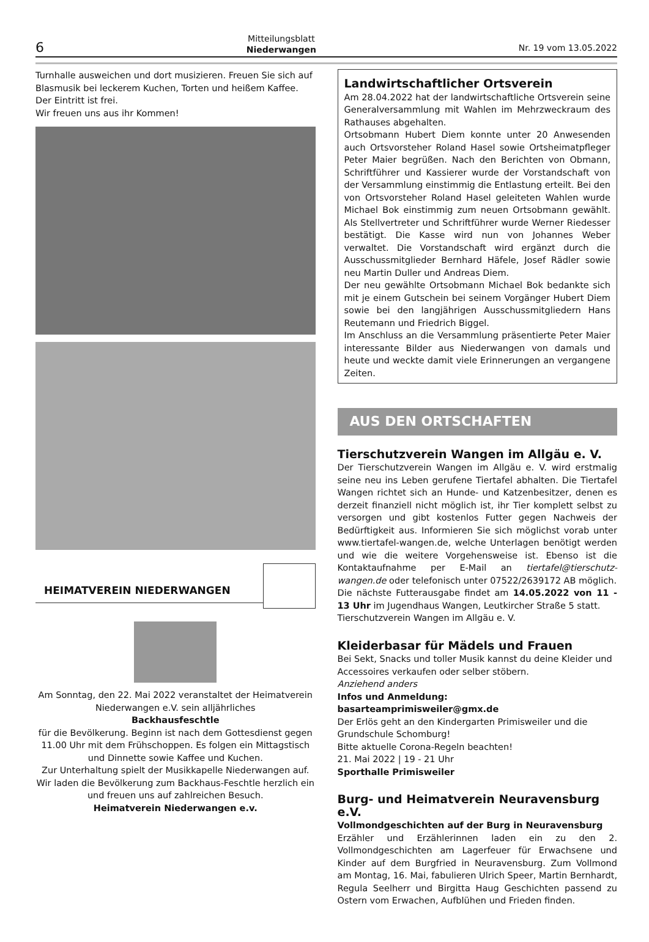6 Mitteilungsblatt
Niederwangen Nr. 19 vom 13.05.2022
Turnhalle ausweichen und dort musizieren. Freuen Sie sich auf Blasmusik bei leckerem Kuchen, Torten und heißem Kaffee. Der Eintritt ist frei.
Wir freuen uns aus ihr Kommen!
HEIMATVEREIN NIEDERWANGEN
Am Sonntag, den 22. Mai 2022 veranstaltet der Heimatverein Niederwangen e.V. sein alljährliches
Backhausfeschtle
für die Bevölkerung. Beginn ist nach dem Gottesdienst gegen 11.00 Uhr mit dem Frühschoppen. Es folgen ein Mittagstisch und Dinnette sowie Kaffee und Kuchen.
Zur Unterhaltung spielt der Musikkapelle Niederwangen auf. Wir laden die Bevölkerung zum Backhaus-Feschtle herzlich ein und freuen uns auf zahlreichen Besuch.
Heimatverein Niederwangen e.v.
Landwirtschaftlicher Ortsverein
Am 28.04.2022 hat der landwirtschaftliche Ortsverein seine Generalversammlung mit Wahlen im Mehrzweckraum des Rathauses abgehalten.
Ortsobmann Hubert Diem konnte unter 20 Anwesenden auch Ortsvorsteher Roland Hasel sowie Ortsheimatpfleger Peter Maier begrüßen. Nach den Berichten von Obmann, Schriftführer und Kassierer wurde der Vorstandschaft von der Versammlung einstimmig die Entlastung erteilt. Bei den von Ortsvorsteher Roland Hasel geleiteten Wahlen wurde Michael Bok einstimmig zum neuen Ortsobmann gewählt. Als Stellvertreter und Schriftführer wurde Werner Riedesser bestätigt. Die Kasse wird nun von Johannes Weber verwaltet. Die Vorstandschaft wird ergänzt durch die Ausschussmitglieder Bernhard Häfele, Josef Rädler sowie neu Martin Duller und Andreas Diem.
Der neu gewählte Ortsobmann Michael Bok bedankte sich mit je einem Gutschein bei seinem Vorgänger Hubert Diem sowie bei den langjährigen Ausschussmitgliedern Hans Reutemann und Friedrich Biggel.
Im Anschluss an die Versammlung präsentierte Peter Maier interessante Bilder aus Niederwangen von damals und heute und weckte damit viele Erinnerungen an vergangene Zeiten.
AUS DEN ORTSCHAFTEN
Tierschutzverein Wangen im Allgäu e. V.
Der Tierschutzverein Wangen im Allgäu e. V. wird erstmalig seine neu ins Leben gerufene Tiertafel abhalten. Die Tiertafel Wangen richtet sich an Hunde- und Katzenbesitzer, denen es derzeit finanziell nicht möglich ist, ihr Tier komplett selbst zu versorgen und gibt kostenlos Futter gegen Nachweis der Bedürftigkeit aus. Informieren Sie sich möglichst vorab unter www.tiertafel-wangen.de, welche Unterlagen benötigt werden und wie die weitere Vorgehensweise ist. Ebenso ist die Kontaktaufnahme per E-Mail an tiertafel@tierschutz-wangen.de oder telefonisch unter 07522/2639172 AB möglich.
Die nächste Futterausgabe findet am 14.05.2022 von 11 - 13 Uhr im Jugendhaus Wangen, Leutkircher Straße 5 statt.
Tierschutzverein Wangen im Allgäu e. V.
Kleiderbasar für Mädels und Frauen
Bei Sekt, Snacks und toller Musik kannst du deine Kleider und Accessoires verkaufen oder selber stöbern.
Anziehend anders
Infos und Anmeldung:
basarteamprimisweiler@gmx.de
Der Erlös geht an den Kindergarten Primisweiler und die Grundschule Schomburg!
Bitte aktuelle Corona-Regeln beachten!
21. Mai 2022 | 19 - 21 Uhr
Sporthalle Primisweiler
Burg- und Heimatverein Neuravensburg e.V.
Vollmondgeschichten auf der Burg in Neuravensburg
Erzähler und Erzählerinnen laden ein zu den 2. Vollmondgeschichten am Lagerfeuer für Erwachsene und Kinder auf dem Burgfried in Neuravensburg. Zum Vollmond am Montag, 16. Mai, fabulieren Ulrich Speer, Martin Bernhardt, Regula Seelherr und Birgitta Haug Geschichten passend zu Ostern vom Erwachen, Aufblühen und Frieden finden.